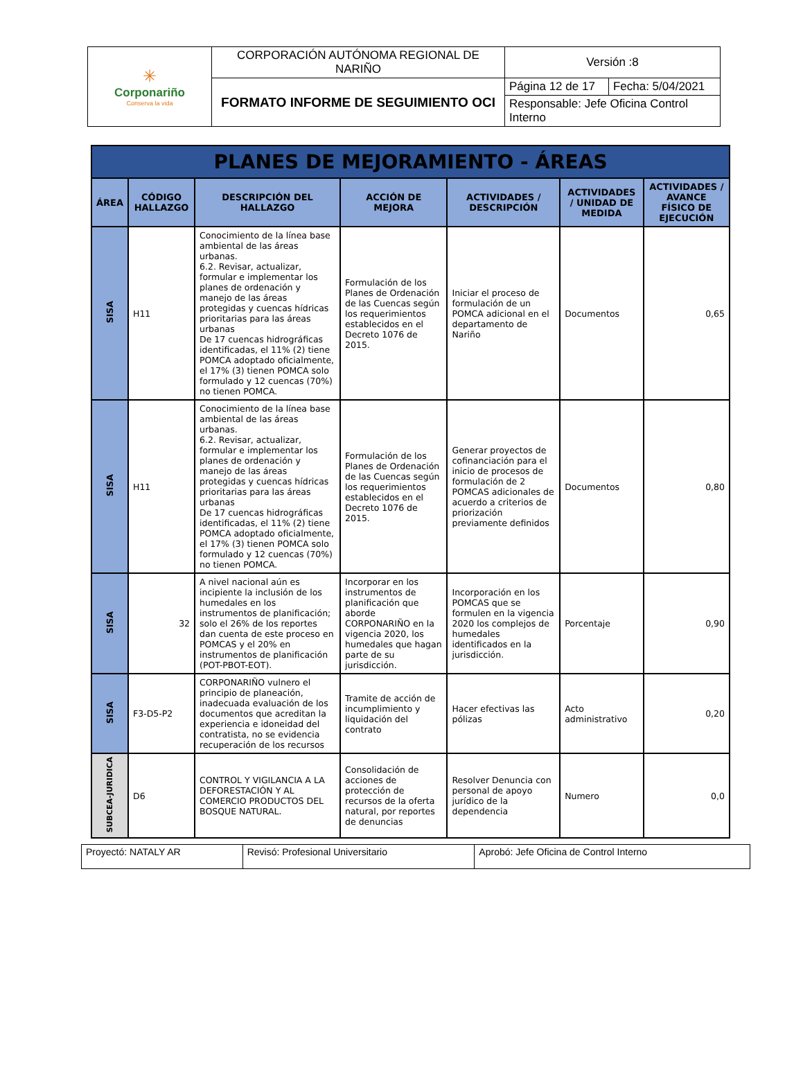| ✳ Corponariño Conserva la vida | CORPORACIÓN AUTÓNOMA REGIONAL DE NARIÑO | Versión :8 | |
| | FORMATO INFORME DE SEGUIMIENTO OCI | Página 12 de 17 | Fecha: 5/04/2021 |
| | | Responsable: Jefe Oficina Control Interno | |
| PLANES DE MEJORAMIENTO - ÁREAS | | | | | | |
| --- | --- | --- | --- | --- | --- | --- |
| ÁREA | CÓDIGO HALLAZGO | DESCRIPCIÓN DEL HALLAZGO | ACCIÓN DE MEJORA | ACTIVIDADES / DESCRIPCIÓN | ACTIVIDADES / UNIDAD DE MEDIDA | ACTIVIDADES / AVANCE FÍSICO DE EJECUCIÓN |
| SISA | H11 | Conocimiento de la línea base ambiental de las áreas urbanas. 6.2. Revisar, actualizar, formular e implementar los planes de ordenación y manejo de las áreas protegidas y cuencas hídricas prioritarias para las áreas urbanas De 17 cuencas hidrográficas identificadas, el 11% (2) tiene POMCA adoptado oficialmente, el 17% (3) tienen POMCA solo formulado y 12 cuencas (70%) no tienen POMCA. | Formulación de los Planes de Ordenación de las Cuencas según los requerimientos establecidos en el Decreto 1076 de 2015. | Iniciar el proceso de formulación de un POMCA adicional en el departamento de Nariño | Documentos | 0,65 |
| SISA | H11 | Conocimiento de la línea base ambiental de las áreas urbanas. 6.2. Revisar, actualizar, formular e implementar los planes de ordenación y manejo de las áreas protegidas y cuencas hídricas prioritarias para las áreas urbanas De 17 cuencas hidrográficas identificadas, el 11% (2) tiene POMCA adoptado oficialmente, el 17% (3) tienen POMCA solo formulado y 12 cuencas (70%) no tienen POMCA. | Formulación de los Planes de Ordenación de las Cuencas según los requerimientos establecidos en el Decreto 1076 de 2015. | Generar proyectos de cofinanciación para el inicio de procesos de formulación de 2 POMCAS adicionales de acuerdo a criterios de priorización previamente definidos | Documentos | 0,80 |
| SISA | 32 | A nivel nacional aún es incipiente la inclusión de los humedales en los instrumentos de planificación; solo el 26% de los reportes dan cuenta de este proceso en POMCAS y el 20% en instrumentos de planificación (POT-PBOT-EOT). | Incorporar en los instrumentos de planificación que aborde CORPONARIÑO en la vigencia 2020, los humedales que hagan parte de su jurisdicción. | Incorporación en los POMCAS que se formulen en la vigencia 2020 los complejos de humedales identificados en la jurisdicción. | Porcentaje | 0,90 |
| SISA | F3-D5-P2 | CORPONARIÑO vulnero el principio de planeación, inadecuada evaluación de los documentos que acreditan la experiencia e idoneidad del contratista, no se evidencia recuperación de los recursos | Tramite de acción de incumplimiento y liquidación del contrato | Hacer efectivas las pólizas | Acto administrativo | 0,20 |
| SUBCEA-JURIDICA | D6 | CONTROL Y VIGILANCIA A LA DEFORESTACIÓN Y AL COMERCIO PRODUCTOS DEL BOSQUE NATURAL. | Consolidación de acciones de protección de recursos de la oferta natural, por reportes de denuncias | Resolver Denuncia con personal de apoyo jurídico de la dependencia | Numero | 0,0 |
| Proyectó: NATALY AR | Revisó: Profesional Universitario | Aprobó: Jefe Oficina de Control Interno |